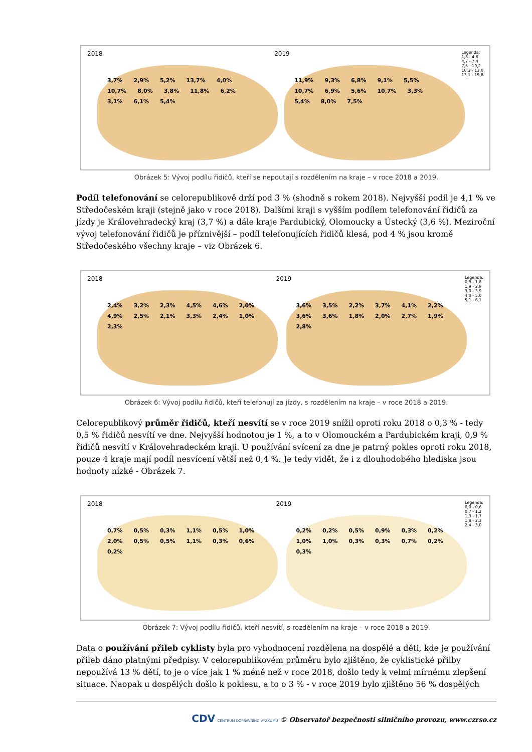2018
3,7% 2,9% 5,2% 13,7% 4,0% 10,7% 8,0% 3,8% 11,8% 6,2% 3,1% 6,1% 5,4%
2019
11,9% 9,3% 6,8% 9,1% 5,5% 10,7% 6,9% 5,6% 10,7% 3,3% 5,4% 8,0% 7,5%
Legenda:
1,8 - 4,6
4,7 - 7,4
7,5 - 10,2
10,3 - 13,0
13,1 - 15,8
Obrázek 5: Vývoj podílu řidičů, kteří se nepoutají s rozdělením na kraje – v roce 2018 a 2019.
Podíl telefonování se celorepublikově drží pod 3 % (shodně s rokem 2018). Nejvyšší podíl je 4,1 % ve Středočeském kraji (stejně jako v roce 2018). Dalšími kraji s vyšším podílem telefonování řidičů za jízdy je Královehradecký kraj (3,7 %) a dále kraje Pardubický, Olomoucky a Ústecký (3,6 %). Meziroční vývoj telefonování řidičů je příznivější – podíl telefonujících řidičů klesá, pod 4 % jsou kromě Středočeského všechny kraje – viz Obrázek 6.
2018
2,4% 3,2% 2,3% 4,5% 4,6% 2,0% 4,9% 2,5% 2,1% 3,3% 2,4% 1,0% 2,3%
2019
3,6% 3,5% 2,2% 3,7% 4,1% 2,2% 3,6% 3,6% 1,8% 2,0% 2,7% 1,9% 2,8%
Legenda:
0,8 - 1,8
1,9 - 2,9
3,0 - 3,9
4,0 - 5,0
5,1 - 6,1
Obrázek 6: Vývoj podílu řidičů, kteří telefonují za jízdy, s rozdělením na kraje – v roce 2018 a 2019.
Celorepublikový průměr řidičů, kteří nesvítí se v roce 2019 snížil oproti roku 2018 o 0,3 % - tedy 0,5 % řidičů nesvítí ve dne. Nejvyšší hodnotou je 1 %, a to v Olomouckém a Pardubickém kraji, 0,9 % řidičů nesvítí v Královehradeckém kraji. U používání svícení za dne je patrný pokles oproti roku 2018, pouze 4 kraje mají podíl nesvícení větší než 0,4 %. Je tedy vidět, že i z dlouhodobého hlediska jsou hodnoty nízké - Obrázek 7.
2018
0,7% 0,5% 0,3% 1,1% 0,5% 1,0% 2,0% 0,5% 0,5% 1,1% 0,3% 0,6% 0,2%
2019
0,2% 0,2% 0,5% 0,9% 0,3% 0,2% 1,0% 1,0% 0,3% 0,3% 0,7% 0,2% 0,3%
Legenda:
0,0 - 0,6
0,7 - 1,2
1,3 - 1,7
1,8 - 2,3
2,4 - 3,0
Obrázek 7: Vývoj podílu řidičů, kteří nesvítí, s rozdělením na kraje – v roce 2018 a 2019.
Data o používání přileb cyklisty byla pro vyhodnocení rozdělena na dospělé a děti, kde je používání přileb dáno platnými předpisy. V celorepublikovém průměru bylo zjištěno, že cyklistické přilby nepoužívá 13 % dětí, to je o více jak 1 % méně než v roce 2018, došlo tedy k velmi mírnému zlepšení situace. Naopak u dospělých došlo k poklesu, a to o 3 % - v roce 2019 bylo zjištěno 56 % dospělých
CDV CENTRUM DOPRAVNÍHO VÝZKUMU © Observatoř bezpečnosti silničního provozu, www.czrso.cz